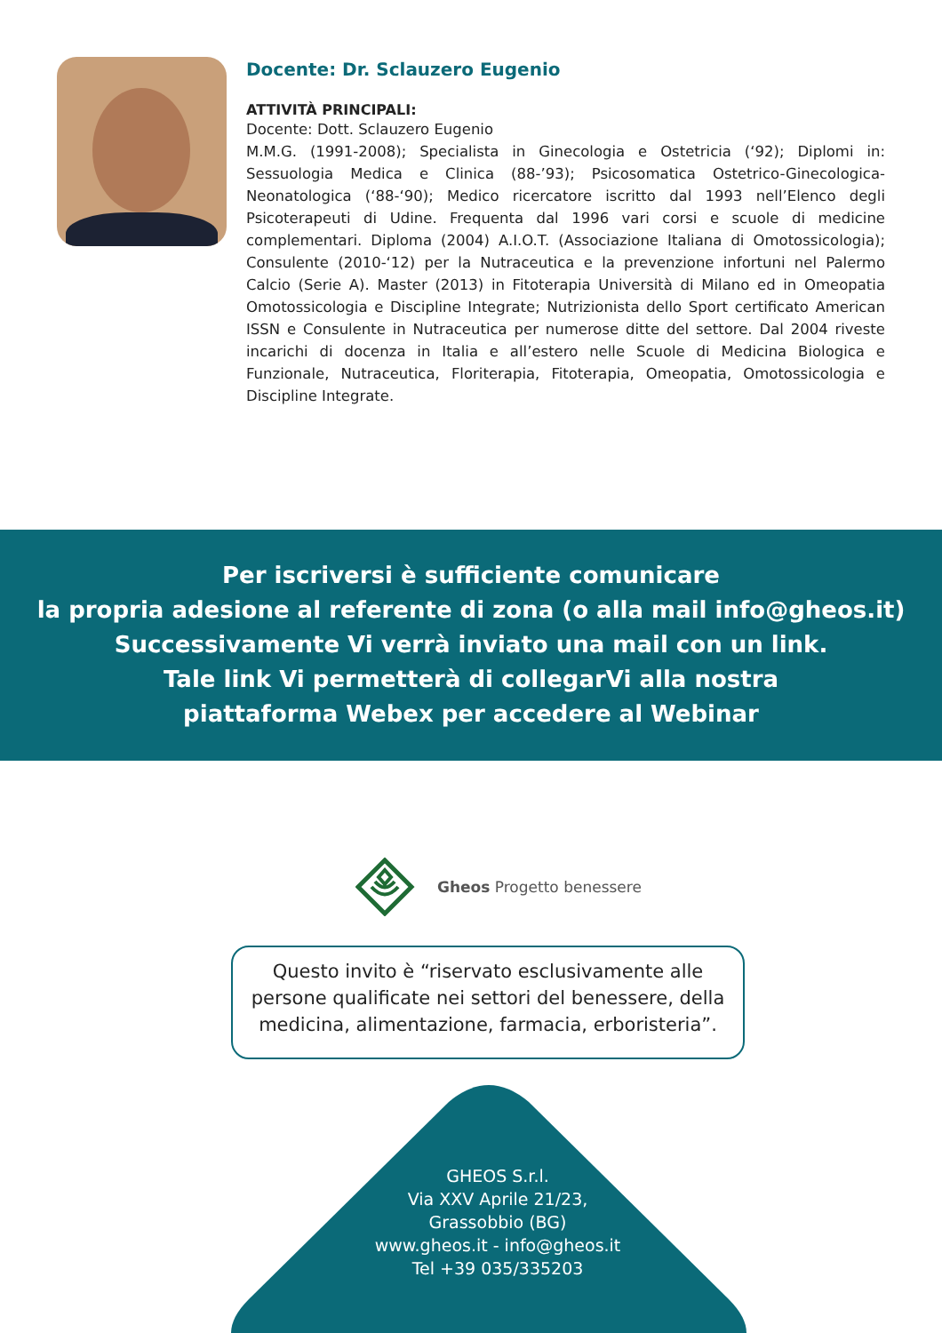Docente: Dr. Sclauzero Eugenio
ATTIVITÀ PRINCIPALI:
Docente: Dott. Sclauzero Eugenio
M.M.G. (1991-2008); Specialista in Ginecologia e Ostetricia (‘92); Diplomi in: Sessuologia Medica e Clinica (88-’93); Psicosomatica Ostetrico-Ginecologica-Neonatologica (‘88-‘90); Medico ricercatore iscritto dal 1993 nell’Elenco degli Psicoterapeuti di Udine. Frequenta dal 1996 vari corsi e scuole di medicine complementari. Diploma (2004) A.I.O.T. (Associazione Italiana di Omotossicologia); Consulente (2010-‘12) per la Nutraceutica e la prevenzione infortuni nel Palermo Calcio (Serie A). Master (2013) in Fitoterapia Università di Milano ed in Omeopatia Omotossicologia e Discipline Integrate; Nutrizionista dello Sport certificato American ISSN e Consulente in Nutraceutica per numerose ditte del settore. Dal 2004 riveste incarichi di docenza in Italia e all’estero nelle Scuole di Medicina Biologica e Funzionale, Nutraceutica, Floriterapia, Fitoterapia, Omeopatia, Omotossicologia e Discipline Integrate.
Per iscriversi è sufficiente comunicare
la propria adesione al referente di zona (o alla mail info@gheos.it)
Successivamente Vi verrà inviato una mail con un link.
Tale link Vi permetterà di collegarVi alla nostra
piattaforma Webex per accedere al Webinar
Gheos Progetto benessere
Questo invito è “riservato esclusivamente alle persone qualificate nei settori del benessere, della medicina, alimentazione, farmacia, erboristeria”.
GHEOS S.r.l.
Via XXV Aprile 21/23,
Grassobbio (BG)
www.gheos.it - info@gheos.it
Tel +39 035/335203